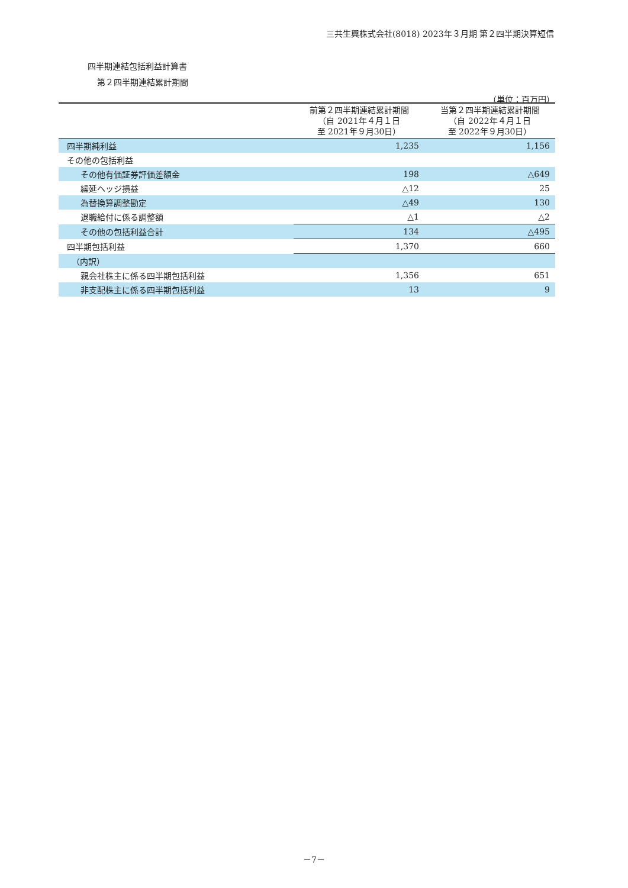三共生興株式会社(8018) 2023年３月期 第２四半期決算短信
四半期連結包括利益計算書
第２四半期連結累計期間
（単位：百万円）
| | 前第２四半期連結累計期間 （自 2021年４月１日 至 2021年９月30日） | 当第２四半期連結累計期間 （自 2022年４月１日 至 2022年９月30日） |
| --- | --- | --- |
| 四半期純利益 | 1,235 | 1,156 |
| その他の包括利益 | | |
| その他有価証券評価差額金 | 198 | △649 |
| 繰延ヘッジ損益 | △12 | 25 |
| 為替換算調整勘定 | △49 | 130 |
| 退職給付に係る調整額 | △1 | △2 |
| その他の包括利益合計 | 134 | △495 |
| 四半期包括利益 | 1,370 | 660 |
| （内訳） | | |
| 親会社株主に係る四半期包括利益 | 1,356 | 651 |
| 非支配株主に係る四半期包括利益 | 13 | 9 |
－7－